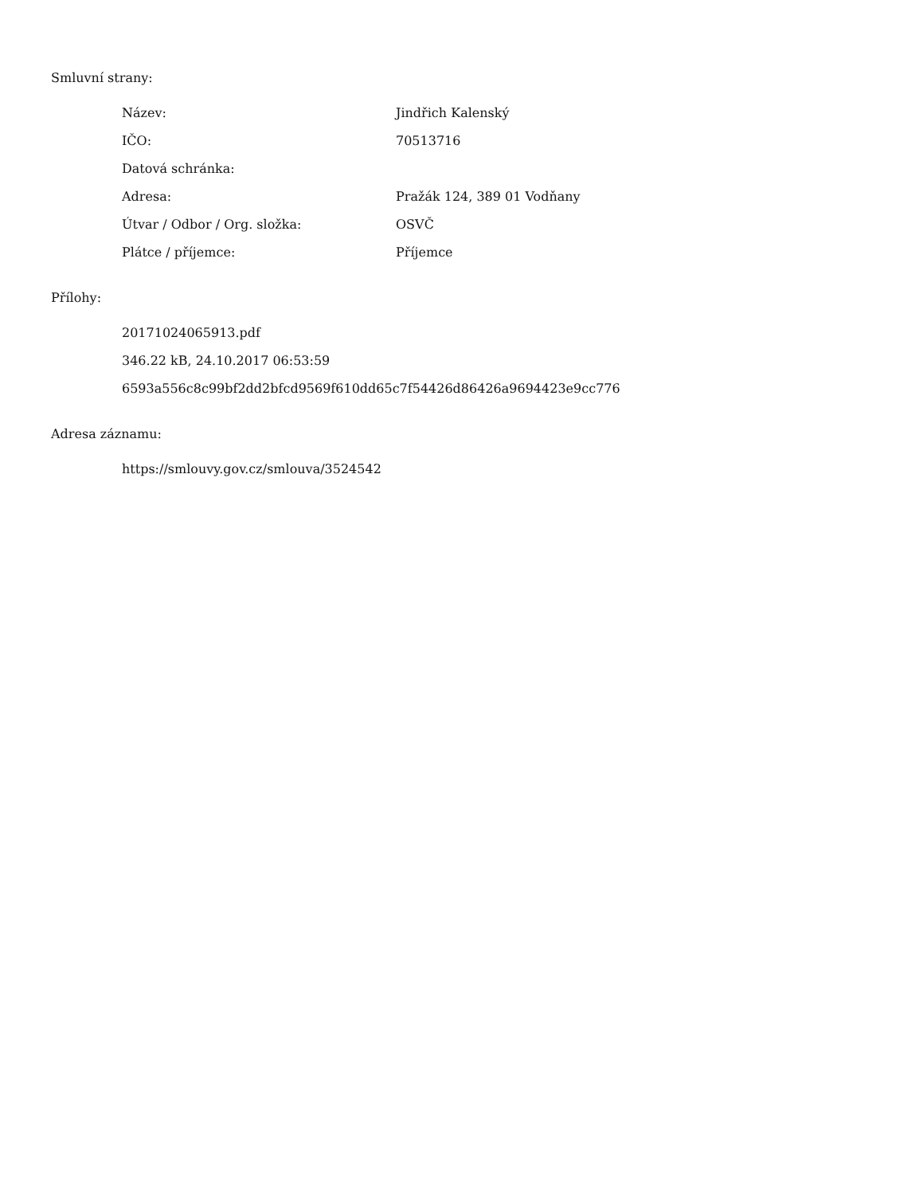Smluvní strany:
| Název: | Jindřich Kalenský |
| IČO: | 70513716 |
| Datová schránka: | |
| Adresa: | Pražák 124, 389 01 Vodňany |
| Útvar / Odbor / Org. složka: | OSVČ |
| Plátce / příjemce: | Příjemce |
Přílohy:
20171024065913.pdf
346.22 kB, 24.10.2017 06:53:59
6593a556c8c99bf2dd2bfcd9569f610dd65c7f54426d86426a9694423e9cc776
Adresa záznamu:
https://smlouvy.gov.cz/smlouva/3524542